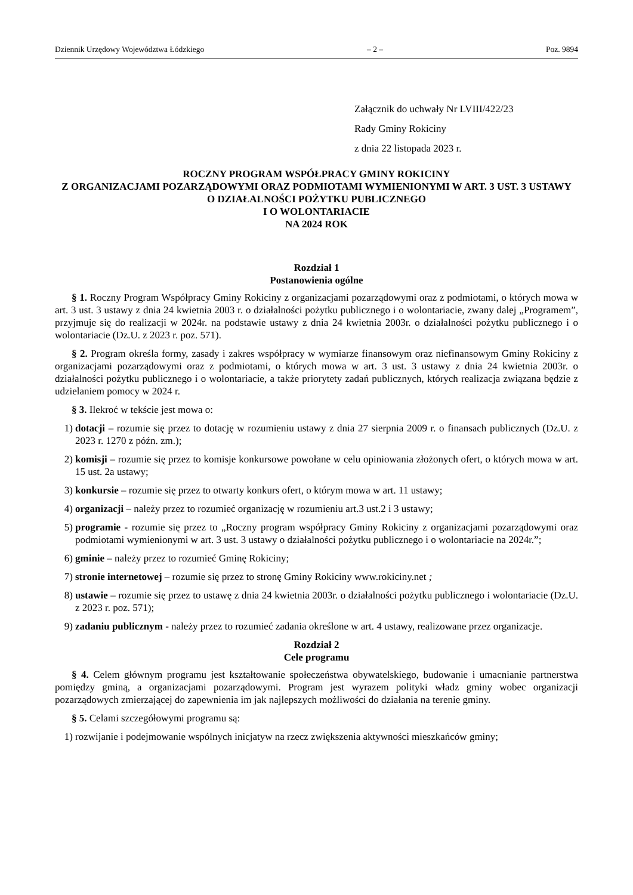Dziennik Urzędowy Województwa Łódzkiego – 2 – Poz. 9894
Załącznik do uchwały Nr LVIII/422/23
Rady Gminy Rokiciny
z dnia 22 listopada 2023 r.
ROCZNY PROGRAM WSPÓŁPRACY GMINY ROKICINY
Z ORGANIZACJAMI POZARZĄDOWYMI ORAZ PODMIOTAMI WYMIENIONYMI W ART. 3 UST. 3 USTAWY
O DZIAŁALNOŚCI POŻYTKU PUBLICZNEGO
I O WOLONTARIACIE
NA 2024 ROK
Rozdział 1
Postanowienia ogólne
§ 1. Roczny Program Współpracy Gminy Rokiciny z organizacjami pozarządowymi oraz z podmiotami, o których mowa w art. 3 ust. 3 ustawy z dnia 24 kwietnia 2003 r. o działalności pożytku publicznego i o wolontariacie, zwany dalej „Programem”, przyjmuje się do realizacji w 2024r. na podstawie ustawy z dnia 24 kwietnia 2003r. o działalności pożytku publicznego i o wolontariacie (Dz.U. z 2023 r. poz. 571).
§ 2. Program określa formy, zasady i zakres współpracy w wymiarze finansowym oraz niefinansowym Gminy Rokiciny z organizacjami pozarządowymi oraz z podmiotami, o których mowa w art. 3 ust. 3 ustawy z dnia 24 kwietnia 2003r. o działalności pożytku publicznego i o wolontariacie, a także priorytety zadań publicznych, których realizacja związana będzie z udzielaniem pomocy w 2024 r.
§ 3. Ilekroć w tekście jest mowa o:
1) dotacji – rozumie się przez to dotację w rozumieniu ustawy z dnia 27 sierpnia 2009 r. o finansach publicznych (Dz.U. z 2023 r. 1270 z późn. zm.);
2) komisji – rozumie się przez to komisje konkursowe powołane w celu opiniowania złożonych ofert, o których mowa w art. 15 ust. 2a ustawy;
3) konkursie – rozumie się przez to otwarty konkurs ofert, o którym mowa w art. 11 ustawy;
4) organizacji – należy przez to rozumieć organizację w rozumieniu art.3 ust.2 i 3 ustawy;
5) programie - rozumie się przez to „Roczny program współpracy Gminy Rokiciny z organizacjami pozarządowymi oraz podmiotami wymienionymi w art. 3 ust. 3 ustawy o działalności pożytku publicznego i o wolontariacie na 2024r.”;
6) gminie – należy przez to rozumieć Gminę Rokiciny;
7) stronie internetowej – rozumie się przez to stronę Gminy Rokiciny www.rokiciny.net ;
8) ustawie – rozumie się przez to ustawę z dnia 24 kwietnia 2003r. o działalności pożytku publicznego i wolontariacie (Dz.U. z 2023 r. poz. 571);
9) zadaniu publicznym - należy przez to rozumieć zadania określone w art. 4 ustawy, realizowane przez organizacje.
Rozdział 2
Cele programu
§ 4. Celem głównym programu jest kształtowanie społeczeństwa obywatelskiego, budowanie i umacnianie partnerstwa pomiędzy gminą, a organizacjami pozarządowymi. Program jest wyrazem polityki władz gminy wobec organizacji pozarządowych zmierzającej do zapewnienia im jak najlepszych możliwości do działania na terenie gminy.
§ 5. Celami szczegółowymi programu są:
1) rozwijanie i podejmowanie wspólnych inicjatyw na rzecz zwiększenia aktywności mieszkańców gminy;